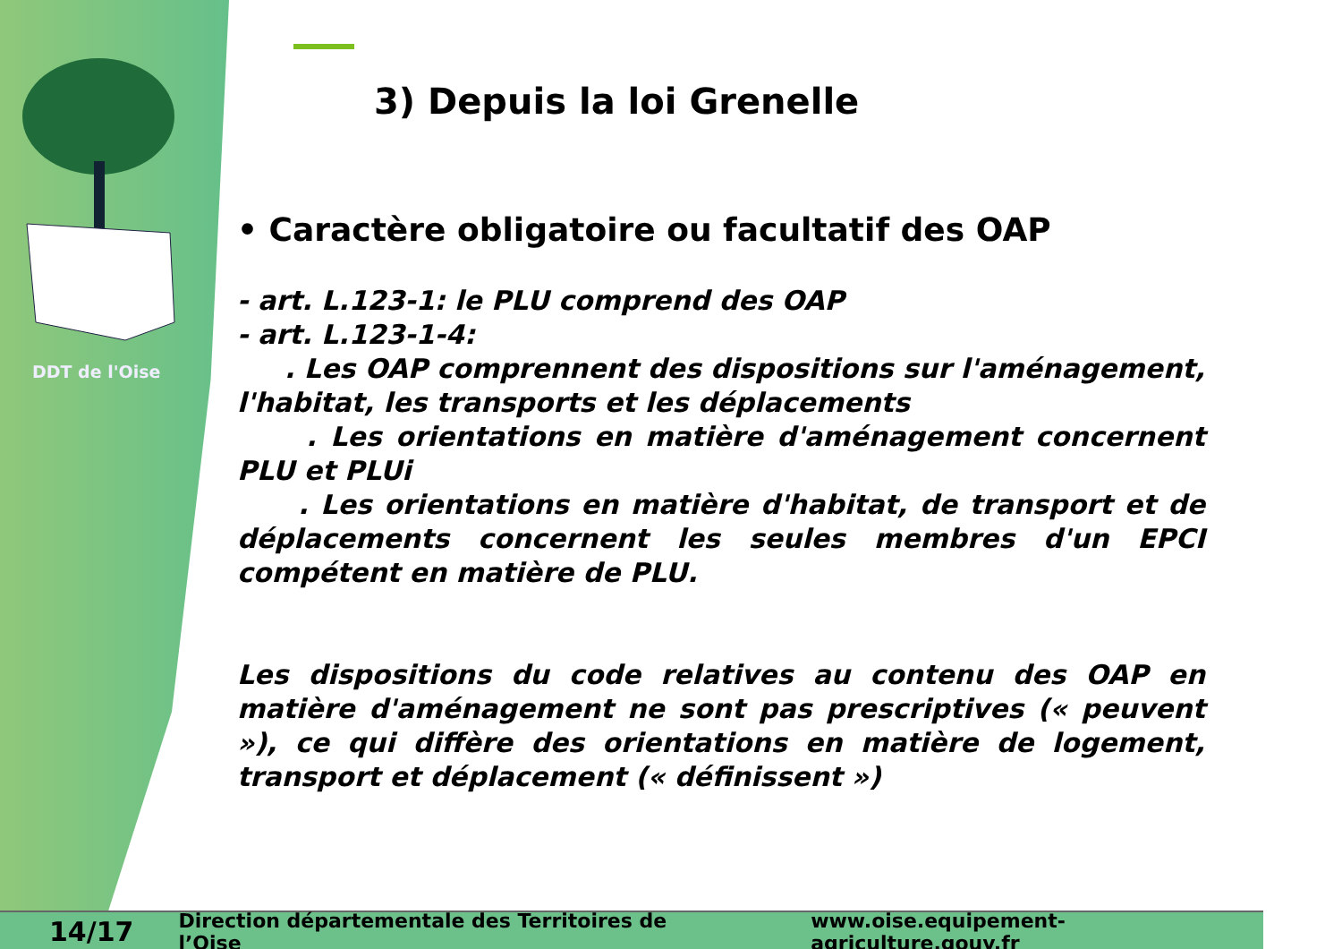DDT de l'Oise
3) Depuis la loi Grenelle
• Caractère obligatoire ou facultatif des OAP
- art. L.123-1: le PLU comprend des OAP
- art. L.123-1-4:
. Les OAP comprennent des dispositions sur l'aménagement, l'habitat, les transports et les déplacements
. Les orientations en matière d'aménagement concernent PLU et PLUi
. Les orientations en matière d'habitat, de transport et de déplacements concernent les seules membres d'un EPCI compétent en matière de PLU.
Les dispositions du code relatives au contenu des OAP en matière d'aménagement ne sont pas prescriptives (« peuvent »), ce qui diffère des orientations en matière de logement, transport et déplacement (« définissent »)
14/17 Direction départementale des Territoires de l’Oise www.oise.equipement-agriculture.gouv.fr